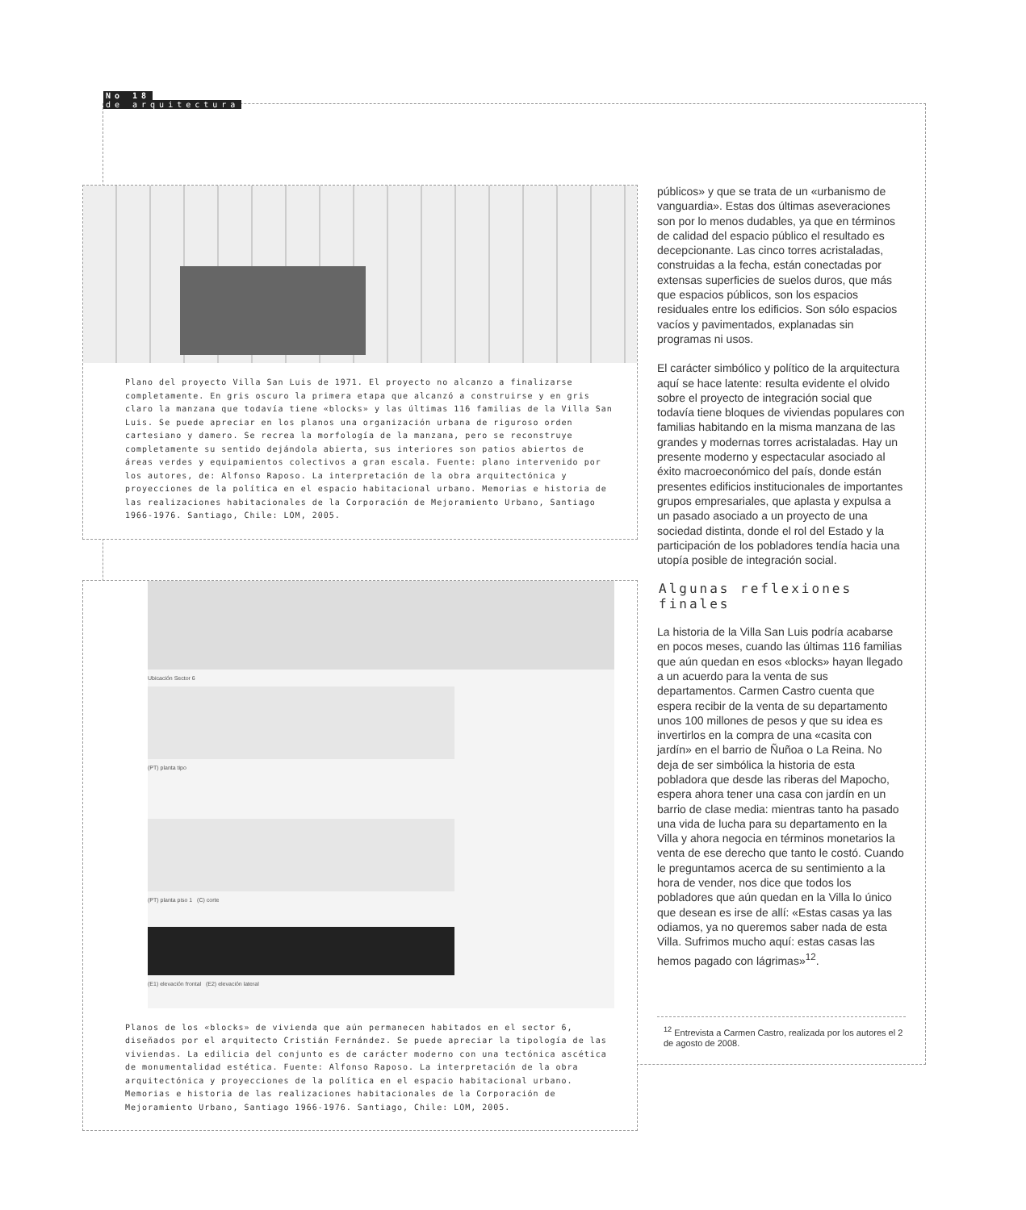No 18
de arquitectura
Plano del proyecto Villa San Luis de 1971. El proyecto no alcanzo a finalizarse completamente. En gris oscuro la primera etapa que alcanzó a construirse y en gris claro la manzana que todavía tiene «blocks» y las últimas 116 familias de la Villa San Luis. Se puede apreciar en los planos una organización urbana de riguroso orden cartesiano y damero. Se recrea la morfología de la manzana, pero se reconstruye completamente su sentido dejándola abierta, sus interiores son patios abiertos de áreas verdes y equipamientos colectivos a gran escala. Fuente: plano intervenido por los autores, de: Alfonso Raposo. La interpretación de la obra arquitectónica y proyecciones de la política en el espacio habitacional urbano. Memorias e historia de las realizaciones habitacionales de la Corporación de Mejoramiento Urbano, Santiago 1966-1976. Santiago, Chile: LOM, 2005.
Ubicación Sector 6
(PT) planta tipo
(PT) planta piso 1 (C) corte
(E1) elevación frontal (E2) elevación lateral
Planos de los «blocks» de vivienda que aún permanecen habitados en el sector 6, diseñados por el arquitecto Cristián Fernández. Se puede apreciar la tipología de las viviendas. La edilicia del conjunto es de carácter moderno con una tectónica ascética de monumentalidad estética. Fuente: Alfonso Raposo. La interpretación de la obra arquitectónica y proyecciones de la política en el espacio habitacional urbano. Memorias e historia de las realizaciones habitacionales de la Corporación de Mejoramiento Urbano, Santiago 1966-1976. Santiago, Chile: LOM, 2005.
públicos» y que se trata de un «urbanismo de vanguardia». Estas dos últimas aseveraciones son por lo menos dudables, ya que en términos de calidad del espacio público el resultado es decepcionante. Las cinco torres acristaladas, construidas a la fecha, están conectadas por extensas superficies de suelos duros, que más que espacios públicos, son los espacios residuales entre los edificios. Son sólo espacios vacíos y pavimentados, explanadas sin programas ni usos.
El carácter simbólico y político de la arquitectura aquí se hace latente: resulta evidente el olvido sobre el proyecto de integración social que todavía tiene bloques de viviendas populares con familias habitando en la misma manzana de las grandes y modernas torres acristaladas. Hay un presente moderno y espectacular asociado al éxito macroeconómico del país, donde están presentes edificios institucionales de importantes grupos empresariales, que aplasta y expulsa a un pasado asociado a un proyecto de una sociedad distinta, donde el rol del Estado y la participación de los pobladores tendía hacia una utopía posible de integración social.
Algunas reflexiones finales
La historia de la Villa San Luis podría acabarse en pocos meses, cuando las últimas 116 familias que aún quedan en esos «blocks» hayan llegado a un acuerdo para la venta de sus departamentos. Carmen Castro cuenta que espera recibir de la venta de su departamento unos 100 millones de pesos y que su idea es invertirlos en la compra de una «casita con jardín» en el barrio de Ñuñoa o La Reina. No deja de ser simbólica la historia de esta pobladora que desde las riberas del Mapocho, espera ahora tener una casa con jardín en un barrio de clase media: mientras tanto ha pasado una vida de lucha para su departamento en la Villa y ahora negocia en términos monetarios la venta de ese derecho que tanto le costó. Cuando le preguntamos acerca de su sentimiento a la hora de vender, nos dice que todos los pobladores que aún quedan en la Villa lo único que desean es irse de allí: «Estas casas ya las odiamos, ya no queremos saber nada de esta Villa. Sufrimos mucho aquí: estas casas las hemos pagado con lágrimas»<sup>12</sup>.
<sup>12</sup> Entrevista a Carmen Castro, realizada por los autores el 2 de agosto de 2008.